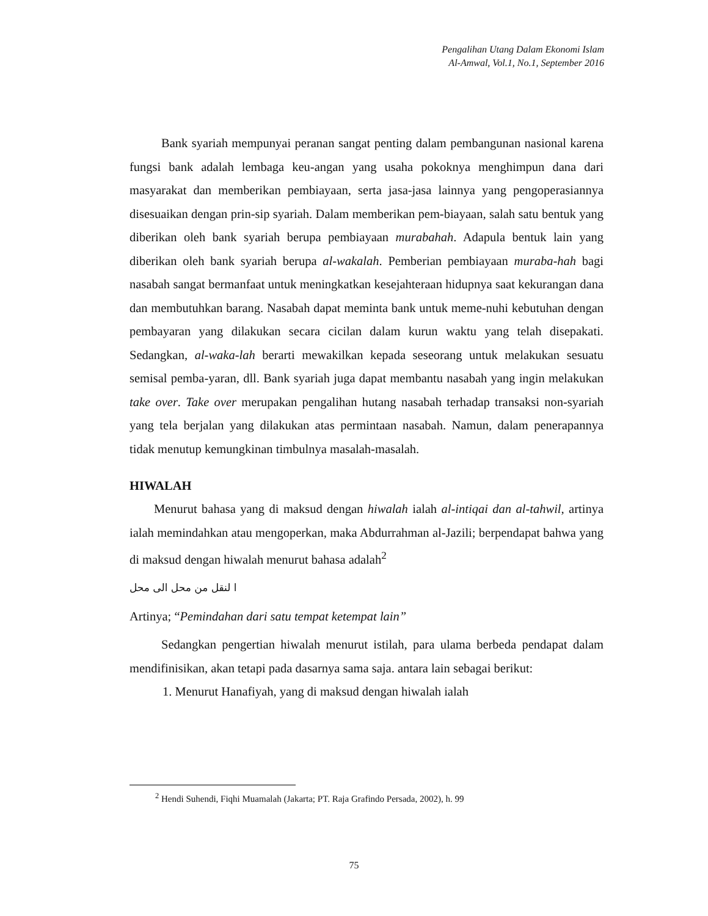Pengalihan Utang Dalam Ekonomi Islam
Al-Amwal, Vol.1, No.1, September 2016
Bank syariah mempunyai peranan sangat penting dalam pembangunan nasional karena fungsi bank adalah lembaga keu-angan yang usaha pokoknya menghimpun dana dari masyarakat dan memberikan pembiayaan, serta jasa-jasa lainnya yang pengoperasiannya disesuaikan dengan prin-sip syariah. Dalam memberikan pem-biayaan, salah satu bentuk yang diberikan oleh bank syariah berupa pembiayaan murabahah. Adapula bentuk lain yang diberikan oleh bank syariah berupa al-wakalah. Pemberian pembiayaan muraba-hah bagi nasabah sangat bermanfaat untuk meningkatkan kesejahteraan hidupnya saat kekurangan dana dan membutuhkan barang. Nasabah dapat meminta bank untuk meme-nuhi kebutuhan dengan pembayaran yang dilakukan secara cicilan dalam kurun waktu yang telah disepakati. Sedangkan, al-waka-lah berarti mewakilkan kepada seseorang untuk melakukan sesuatu semisal pemba-yaran, dll. Bank syariah juga dapat membantu nasabah yang ingin melakukan take over. Take over merupakan pengalihan hutang nasabah terhadap transaksi non-syariah yang tela berjalan yang dilakukan atas permintaan nasabah. Namun, dalam penerapannya tidak menutup kemungkinan timbulnya masalah-masalah.
HIWALAH
Menurut bahasa yang di maksud dengan hiwalah ialah al-intiqai dan al-tahwil, artinya ialah memindahkan atau mengoperkan, maka Abdurrahman al-Jazili; berpendapat bahwa yang di maksud dengan hiwalah menurut bahasa adalah<sup>2</sup>
ا لنقل من محل الى محل
Artinya; “Pemindahan dari satu tempat ketempat lain”
Sedangkan pengertian hiwalah menurut istilah, para ulama berbeda pendapat dalam mendifinisikan, akan tetapi pada dasarnya sama saja. antara lain sebagai berikut:
1. Menurut Hanafiyah, yang di maksud dengan hiwalah ialah
<sup>2</sup> Hendi Suhendi, Fiqhi Muamalah (Jakarta; PT. Raja Grafindo Persada, 2002), h. 99
75